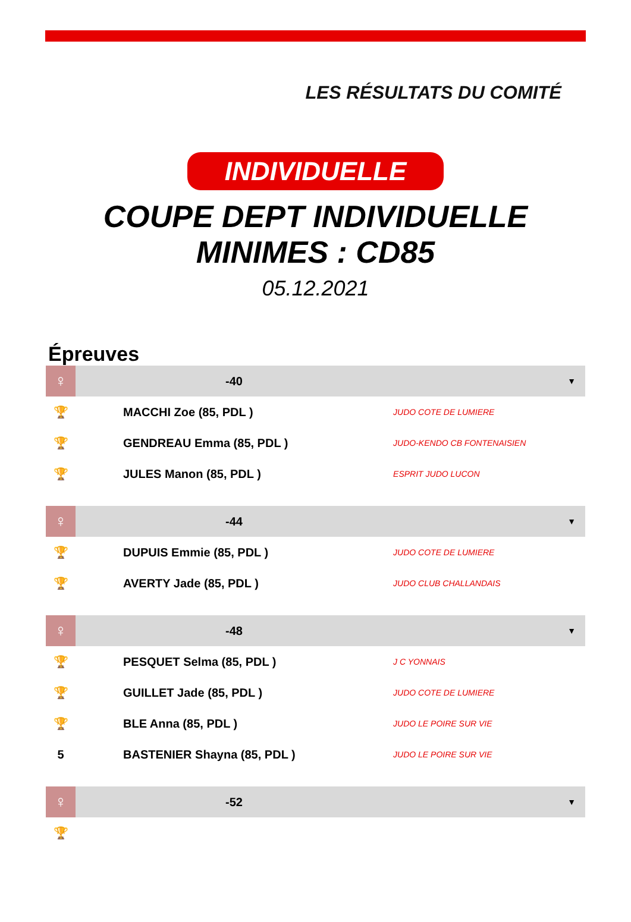LES RÉSULTATS DU COMITÉ
INDIVIDUELLE
COUPE DEPT INDIVIDUELLE
MINIMES : CD85
05.12.2021
Épreuves
| ♀ | -40 | | ▼ |
| 🏆 | MACCHI Zoe (85, PDL ) | JUDO COTE DE LUMIERE | |
| 🏆 | GENDREAU Emma (85, PDL ) | JUDO-KENDO CB FONTENAISIEN | |
| 🏆 | JULES Manon (85, PDL ) | ESPRIT JUDO LUCON | |
| ♀ | -44 | | ▼ |
| 🏆 | DUPUIS Emmie (85, PDL ) | JUDO COTE DE LUMIERE | |
| 🏆 | AVERTY Jade (85, PDL ) | JUDO CLUB CHALLANDAIS | |
| ♀ | -48 | | ▼ |
| 🏆 | PESQUET Selma (85, PDL ) | J C YONNAIS | |
| 🏆 | GUILLET Jade (85, PDL ) | JUDO COTE DE LUMIERE | |
| 🏆 | BLE Anna (85, PDL ) | JUDO LE POIRE SUR VIE | |
| 5 | BASTENIER Shayna (85, PDL ) | JUDO LE POIRE SUR VIE | |
| ♀ | -52 | | ▼ |
| 🏆 | | | |